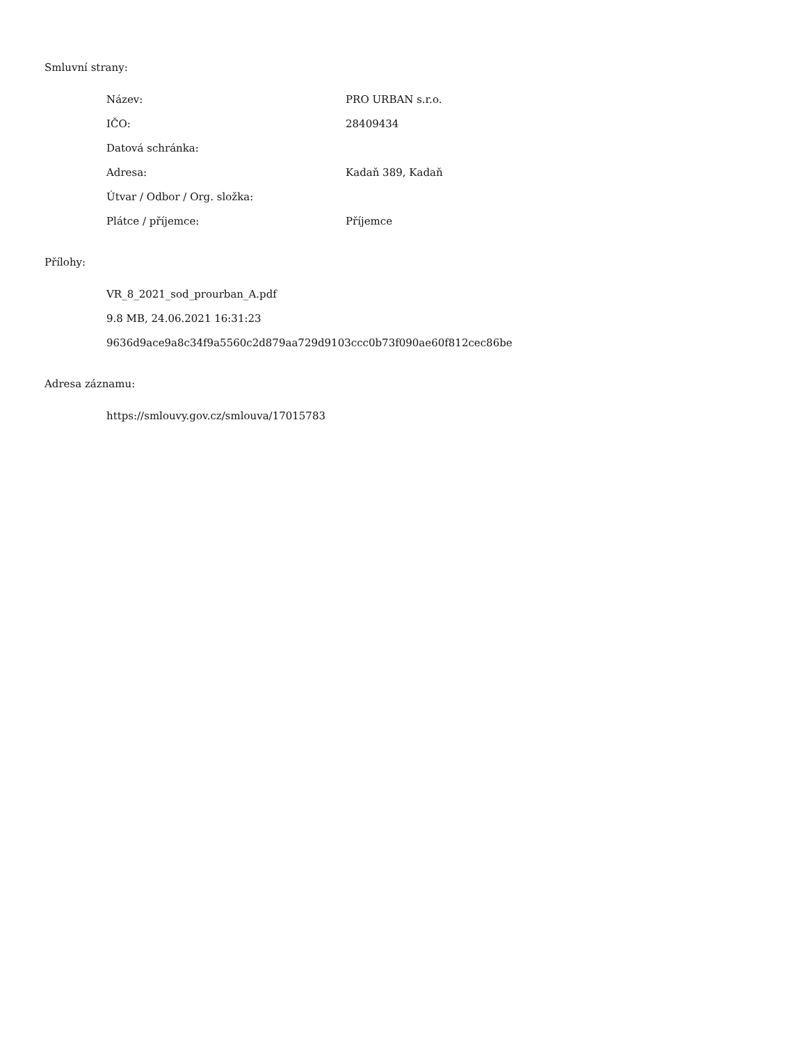Smluvní strany:
| Název: | PRO URBAN s.r.o. |
| IČO: | 28409434 |
| Datová schránka: | |
| Adresa: | Kadaň 389, Kadaň |
| Útvar / Odbor / Org. složka: | |
| Plátce / příjemce: | Příjemce |
Přílohy:
VR_8_2021_sod_prourban_A.pdf
9.8 MB, 24.06.2021 16:31:23
9636d9ace9a8c34f9a5560c2d879aa729d9103ccc0b73f090ae60f812cec86be
Adresa záznamu:
https://smlouvy.gov.cz/smlouva/17015783